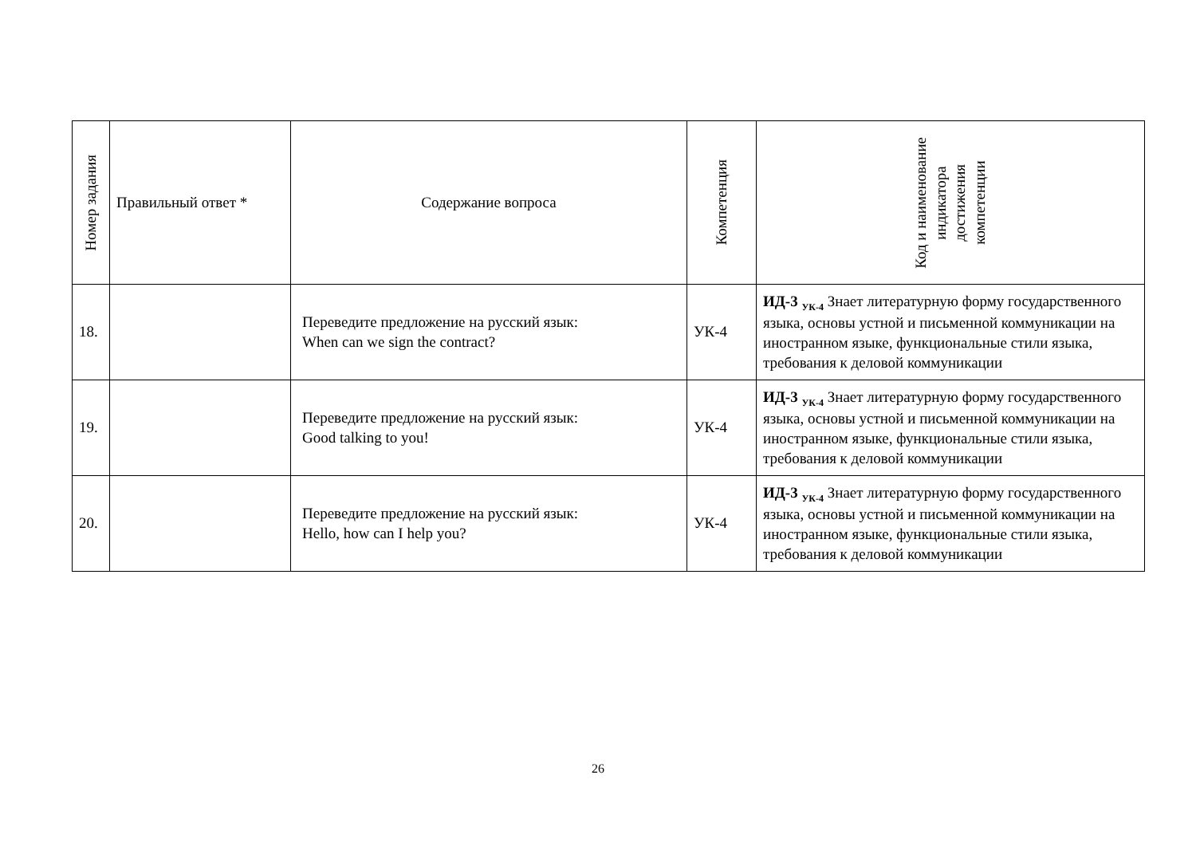| Номер задания | Правильный ответ * | Содержание вопроса | Компетенция | Код и наименование индикатора достижения компетенции |
| --- | --- | --- | --- | --- |
| 18. | | Переведите предложение на русский язык: When can we sign the contract? | УК-4 | ИД-3 <sub>УК-4</sub> Знает литературную форму государственного языка, основы устной и письменной коммуникации на иностранном языке, функциональные стили языка, требования к деловой коммуникации |
| 19. | | Переведите предложение на русский язык: Good talking to you! | УК-4 | ИД-3 <sub>УК-4</sub> Знает литературную форму государственного языка, основы устной и письменной коммуникации на иностранном языке, функциональные стили языка, требования к деловой коммуникации |
| 20. | | Переведите предложение на русский язык: Hello, how can I help you? | УК-4 | ИД-3 <sub>УК-4</sub> Знает литературную форму государственного языка, основы устной и письменной коммуникации на иностранном языке, функциональные стили языка, требования к деловой коммуникации |
26